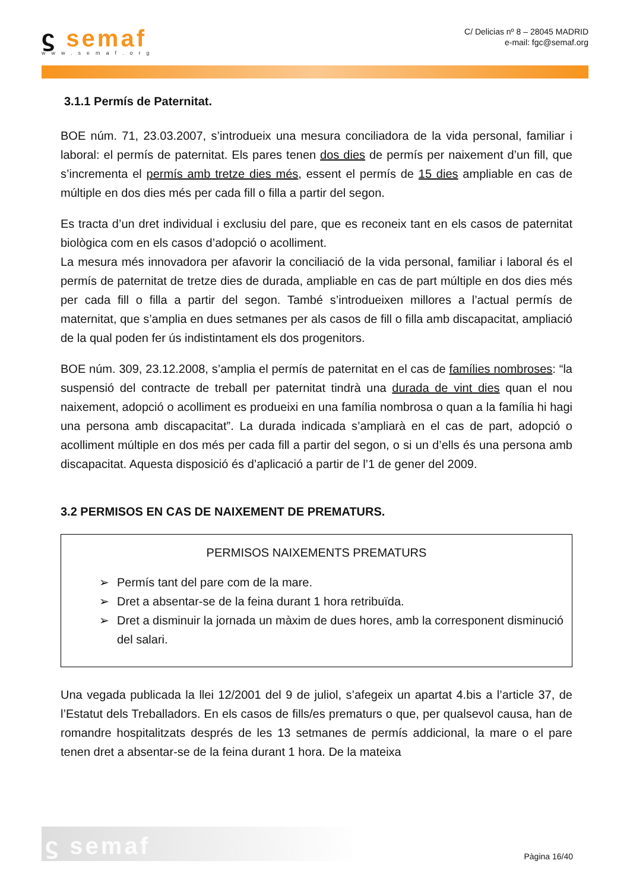ϛ semaf
www.semaf.org
C/ Delicias nº 8 – 28045 MADRID
e-mail: fgc@semaf.org
3.1.1 Permís de Paternitat.
BOE núm. 71, 23.03.2007, s’introdueix una mesura conciliadora de la vida personal, familiar i laboral: el permís de paternitat. Els pares tenen dos dies de permís per naixement d’un fill, que s’incrementa el permís amb tretze dies més, essent el permís de 15 dies ampliable en cas de múltiple en dos dies més per cada fill o filla a partir del segon.
Es tracta d’un dret individual i exclusiu del pare, que es reconeix tant en els casos de paternitat biològica com en els casos d’adopció o acolliment.
La mesura més innovadora per afavorir la conciliació de la vida personal, familiar i laboral és el permís de paternitat de tretze dies de durada, ampliable en cas de part múltiple en dos dies més per cada fill o filla a partir del segon. També s’introdueixen millores a l’actual permís de maternitat, que s’amplia en dues setmanes per als casos de fill o filla amb discapacitat, ampliació de la qual poden fer ús indistintament els dos progenitors.
BOE núm. 309, 23.12.2008, s’amplia el permís de paternitat en el cas de famílies nombroses: “la suspensió del contracte de treball per paternitat tindrà una durada de vint dies quan el nou naixement, adopció o acolliment es produeixi en una família nombrosa o quan a la família hi hagi una persona amb discapacitat”. La durada indicada s’ampliarà en el cas de part, adopció o acolliment múltiple en dos més per cada fill a partir del segon, o si un d’ells és una persona amb discapacitat. Aquesta disposició és d’aplicació a partir de l’1 de gener del 2009.
3.2 PERMISOS EN CAS DE NAIXEMENT DE PREMATURS.
PERMISOS NAIXEMENTS PREMATURS
➢ Permís tant del pare com de la mare.
➢ Dret a absentar-se de la feina durant 1 hora retribuïda.
➢ Dret a disminuir la jornada un màxim de dues hores, amb la corresponent disminució del salari.
Una vegada publicada la llei 12/2001 del 9 de juliol, s’afegeix un apartat 4.bis a l’article 37, de l’Estatut dels Treballadors. En els casos de fills/es prematurs o que, per qualsevol causa, han de romandre hospitalitzats després de les 13 setmanes de permís addicional, la mare o el pare tenen dret a absentar-se de la feina durant 1 hora. De la mateixa
ϛ semaf
Pàgina 16/40